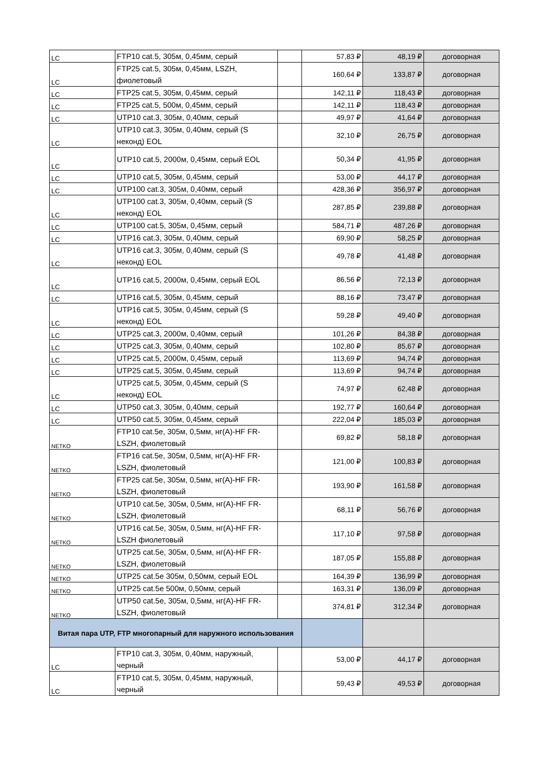| LC | FTP10 cat.5, 305м, 0,45мм, серый | | 57,83 ₽ | 48,19 ₽ | договорная |
| LC | FTP25 cat.5, 305м, 0,45мм, LSZH, фиолетовый | | 160,64 ₽ | 133,87 ₽ | договорная |
| LC | FTP25 cat.5, 305м, 0,45мм, серый | | 142,11 ₽ | 118,43 ₽ | договорная |
| LC | FTP25 cat.5, 500м, 0,45мм, серый | | 142,11 ₽ | 118,43 ₽ | договорная |
| LC | UTP10 cat.3, 305м, 0,40мм, серый | | 49,97 ₽ | 41,64 ₽ | договорная |
| LC | UTP10 cat.3, 305м, 0,40мм, серый (S неконд) EOL | | 32,10 ₽ | 26,75 ₽ | договорная |
| LC | UTP10 cat.5, 2000м, 0,45мм, серый EOL | | 50,34 ₽ | 41,95 ₽ | договорная |
| LC | UTP10 cat.5, 305м, 0,45мм, серый | | 53,00 ₽ | 44,17 ₽ | договорная |
| LC | UTP100 cat.3, 305м, 0,40мм, серый | | 428,36 ₽ | 356,97 ₽ | договорная |
| LC | UTP100 cat.3, 305м, 0,40мм, серый (S неконд) EOL | | 287,85 ₽ | 239,88 ₽ | договорная |
| LC | UTP100 cat.5, 305м, 0,45мм, серый | | 584,71 ₽ | 487,26 ₽ | договорная |
| LC | UTP16 cat.3, 305м, 0,40мм, серый | | 69,90 ₽ | 58,25 ₽ | договорная |
| LC | UTP16 cat.3, 305м, 0,40мм, серый (S неконд) EOL | | 49,78 ₽ | 41,48 ₽ | договорная |
| LC | UTP16 cat.5, 2000м, 0,45мм, серый EOL | | 86,56 ₽ | 72,13 ₽ | договорная |
| LC | UTP16 cat.5, 305м, 0,45мм, серый | | 88,16 ₽ | 73,47 ₽ | договорная |
| LC | UTP16 cat.5, 305м, 0,45мм, серый (S неконд) EOL | | 59,28 ₽ | 49,40 ₽ | договорная |
| LC | UTP25 cat.3, 2000м, 0,40мм, серый | | 101,26 ₽ | 84,38 ₽ | договорная |
| LC | UTP25 cat.3, 305м, 0,40мм, серый | | 102,80 ₽ | 85,67 ₽ | договорная |
| LC | UTP25 cat.5, 2000м, 0,45мм, серый | | 113,69 ₽ | 94,74 ₽ | договорная |
| LC | UTP25 cat.5, 305м, 0,45мм, серый | | 113,69 ₽ | 94,74 ₽ | договорная |
| LC | UTP25 cat.5, 305м, 0,45мм, серый (S неконд) EOL | | 74,97 ₽ | 62,48 ₽ | договорная |
| LC | UTP50 cat.3, 305м, 0,40мм, серый | | 192,77 ₽ | 160,64 ₽ | договорная |
| LC | UTP50 cat.5, 305м, 0,45мм, серый | | 222,04 ₽ | 185,03 ₽ | договорная |
| NETKO | FTP10 cat.5e, 305м, 0,5мм, нг(A)-HF FR-LSZH, фиолетовый | | 69,82 ₽ | 58,18 ₽ | договорная |
| NETKO | FTP16 cat.5e, 305м, 0,5мм, нг(A)-HF FR-LSZH, фиолетовый | | 121,00 ₽ | 100,83 ₽ | договорная |
| NETKO | FTP25 cat.5e, 305м, 0,5мм, нг(A)-HF FR-LSZH, фиолетовый | | 193,90 ₽ | 161,58 ₽ | договорная |
| NETKO | UTP10 cat.5e, 305м, 0,5мм, нг(A)-HF FR-LSZH, фиолетовый | | 68,11 ₽ | 56,76 ₽ | договорная |
| NETKO | UTP16 cat.5e, 305м, 0,5мм, нг(A)-HF FR-LSZH фиолетовый | | 117,10 ₽ | 97,58 ₽ | договорная |
| NETKO | UTP25 cat.5e, 305м, 0,5мм, нг(A)-HF FR-LSZH, фиолетовый | | 187,05 ₽ | 155,88 ₽ | договорная |
| NETKO | UTP25 cat.5e 305м, 0,50мм, серый EOL | | 164,39 ₽ | 136,99 ₽ | договорная |
| NETKO | UTP25 cat.5e 500м, 0,50мм, серый | | 163,31 ₽ | 136,09 ₽ | договорная |
| NETKO | UTP50 cat.5e, 305м, 0,5мм, нг(A)-HF FR-LSZH, фиолетовый | | 374,81 ₽ | 312,34 ₽ | договорная |
| Витая пара UTP, FTP многопарный для наружного использования | | | | | |
| LC | FTP10 cat.3, 305м, 0,40мм, наружный, черный | | 53,00 ₽ | 44,17 ₽ | договорная |
| LC | FTP10 cat.5, 305м, 0,45мм, наружный, черный | | 59,43 ₽ | 49,53 ₽ | договорная |